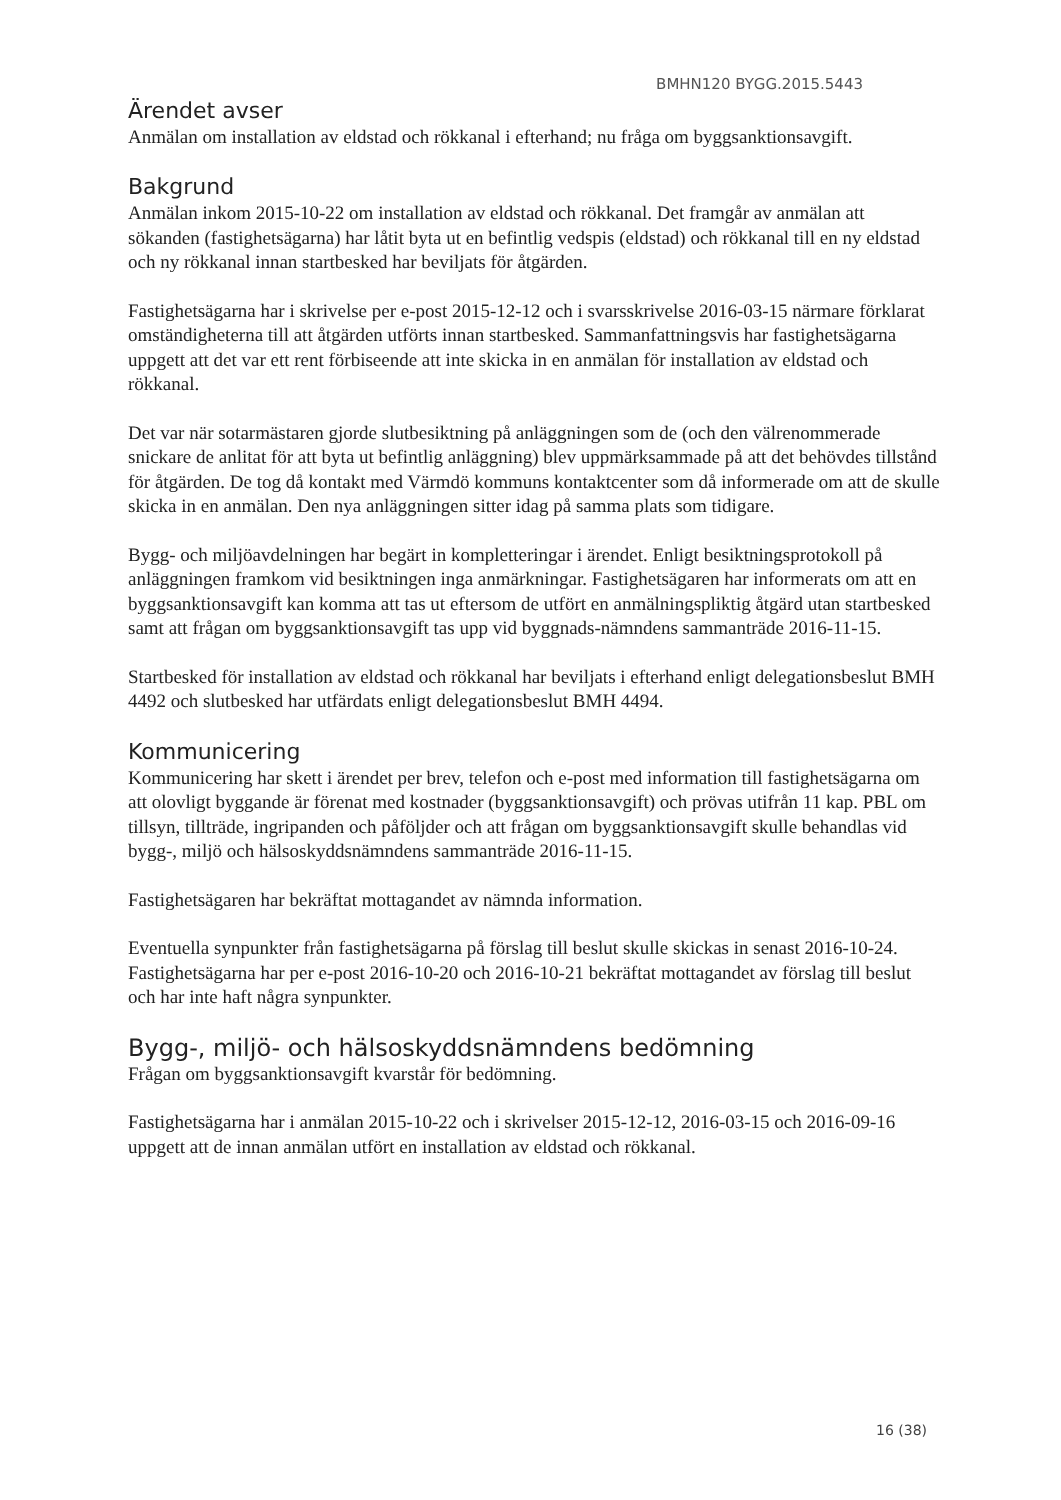BMHN120 BYGG.2015.5443
Ärendet avser
Anmälan om installation av eldstad och rökkanal i efterhand; nu fråga om byggsanktionsavgift.
Bakgrund
Anmälan inkom 2015-10-22 om installation av eldstad och rökkanal. Det framgår av anmälan att sökanden (fastighetsägarna) har låtit byta ut en befintlig vedspis (eldstad) och rökkanal till en ny eldstad och ny rökkanal innan startbesked har beviljats för åtgärden.
Fastighetsägarna har i skrivelse per e-post 2015-12-12 och i svarsskrivelse 2016-03-15 närmare förklarat omständigheterna till att åtgärden utförts innan startbesked. Sammanfattningsvis har fastighetsägarna uppgett att det var ett rent förbiseende att inte skicka in en anmälan för installation av eldstad och rökkanal.
Det var när sotarmästaren gjorde slutbesiktning på anläggningen som de (och den välrenommerade snickare de anlitat för att byta ut befintlig anläggning) blev uppmärksammade på att det behövdes tillstånd för åtgärden. De tog då kontakt med Värmdö kommuns kontaktcenter som då informerade om att de skulle skicka in en anmälan. Den nya anläggningen sitter idag på samma plats som tidigare.
Bygg- och miljöavdelningen har begärt in kompletteringar i ärendet. Enligt besiktningsprotokoll på anläggningen framkom vid besiktningen inga anmärkningar. Fastighetsägaren har informerats om att en byggsanktionsavgift kan komma att tas ut eftersom de utfört en anmälningspliktig åtgärd utan startbesked samt att frågan om byggsanktionsavgift tas upp vid byggnads-nämndens sammanträde 2016-11-15.
Startbesked för installation av eldstad och rökkanal har beviljats i efterhand enligt delegationsbeslut BMH 4492 och slutbesked har utfärdats enligt delegationsbeslut BMH 4494.
Kommunicering
Kommunicering har skett i ärendet per brev, telefon och e-post med information till fastighetsägarna om att olovligt byggande är förenat med kostnader (byggsanktionsavgift) och prövas utifrån 11 kap. PBL om tillsyn, tillträde, ingripanden och påföljder och att frågan om byggsanktionsavgift skulle behandlas vid bygg-, miljö och hälsoskyddsnämndens sammanträde 2016-11-15.
Fastighetsägaren har bekräftat mottagandet av nämnda information.
Eventuella synpunkter från fastighetsägarna på förslag till beslut skulle skickas in senast 2016-10-24. Fastighetsägarna har per e-post 2016-10-20 och 2016-10-21 bekräftat mottagandet av förslag till beslut och har inte haft några synpunkter.
Bygg-, miljö- och hälsoskyddsnämndens bedömning
Frågan om byggsanktionsavgift kvarstår för bedömning.
Fastighetsägarna har i anmälan 2015-10-22 och i skrivelser 2015-12-12, 2016-03-15 och 2016-09-16 uppgett att de innan anmälan utfört en installation av eldstad och rökkanal.
16 (38)